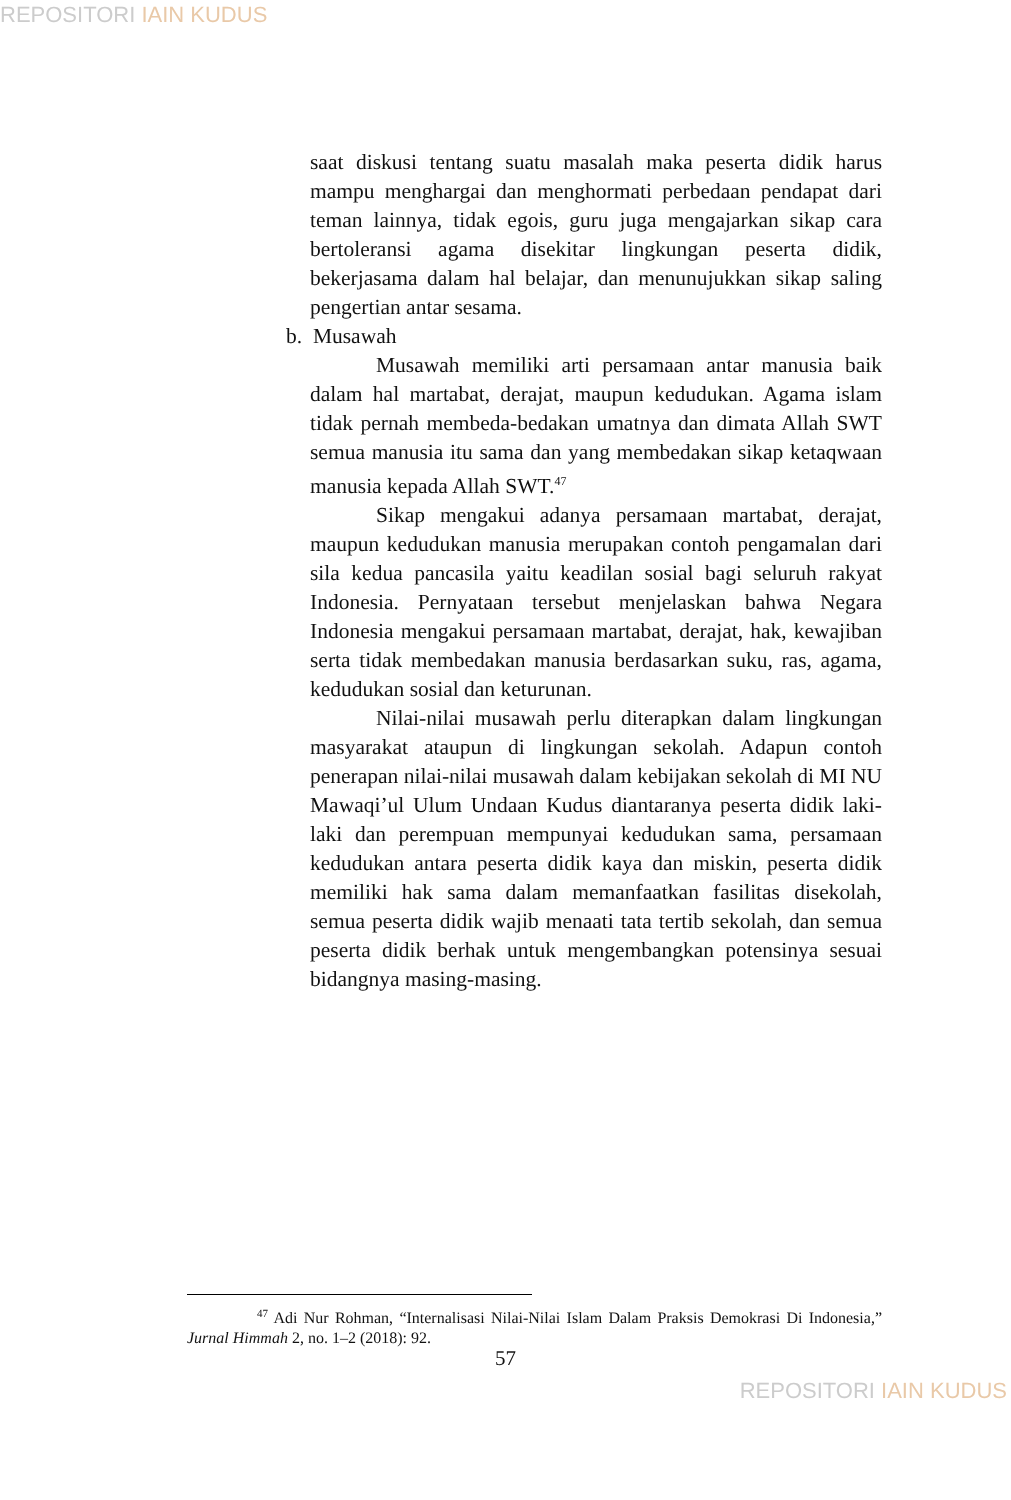REPOSITORI IAIN KUDUS
saat diskusi tentang suatu masalah maka peserta didik harus mampu menghargai dan menghormati perbedaan pendapat dari teman lainnya, tidak egois, guru juga mengajarkan sikap cara bertoleransi agama disekitar lingkungan peserta didik, bekerjasama dalam hal belajar, dan menunujukkan sikap saling pengertian antar sesama.
b. Musawah
Musawah memiliki arti persamaan antar manusia baik dalam hal martabat, derajat, maupun kedudukan. Agama islam tidak pernah membeda-bedakan umatnya dan dimata Allah SWT semua manusia itu sama dan yang membedakan sikap ketaqwaan manusia kepada Allah SWT.<sup>47</sup>
Sikap mengakui adanya persamaan martabat, derajat, maupun kedudukan manusia merupakan contoh pengamalan dari sila kedua pancasila yaitu keadilan sosial bagi seluruh rakyat Indonesia. Pernyataan tersebut menjelaskan bahwa Negara Indonesia mengakui persamaan martabat, derajat, hak, kewajiban serta tidak membedakan manusia berdasarkan suku, ras, agama, kedudukan sosial dan keturunan.
Nilai-nilai musawah perlu diterapkan dalam lingkungan masyarakat ataupun di lingkungan sekolah. Adapun contoh penerapan nilai-nilai musawah dalam kebijakan sekolah di MI NU Mawaqi’ul Ulum Undaan Kudus diantaranya peserta didik laki-laki dan perempuan mempunyai kedudukan sama, persamaan kedudukan antara peserta didik kaya dan miskin, peserta didik memiliki hak sama dalam memanfaatkan fasilitas disekolah, semua peserta didik wajib menaati tata tertib sekolah, dan semua peserta didik berhak untuk mengembangkan potensinya sesuai bidangnya masing-masing.
<sup>47</sup> Adi Nur Rohman, “Internalisasi Nilai-Nilai Islam Dalam Praksis Demokrasi Di Indonesia,” Jurnal Himmah 2, no. 1–2 (2018): 92.
57
REPOSITORI IAIN KUDUS